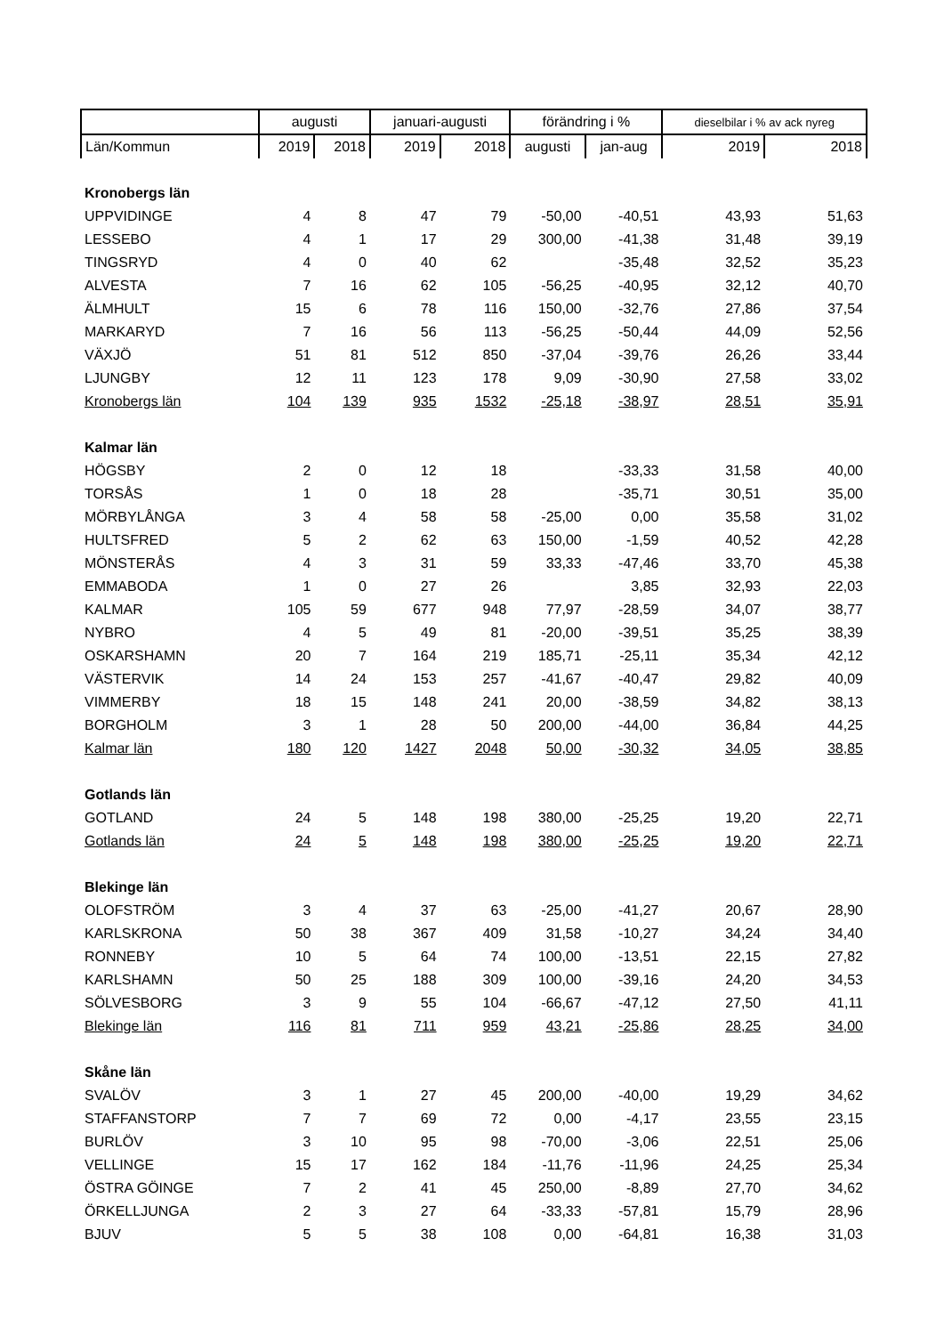| | augusti | | januari-augusti | | förändring i % | | dieselbilar i % av ack nyreg | |
| --- | --- | --- | --- | --- | --- | --- | --- | --- |
| Län/Kommun | 2019 | 2018 | 2019 | 2018 | augusti | jan-aug | 2019 | 2018 |
| Kronobergs län | | | | | | | | |
| UPPVIDINGE | 4 | 8 | 47 | 79 | -50,00 | -40,51 | 43,93 | 51,63 |
| LESSEBO | 4 | 1 | 17 | 29 | 300,00 | -41,38 | 31,48 | 39,19 |
| TINGSRYD | 4 | 0 | 40 | 62 | | -35,48 | 32,52 | 35,23 |
| ALVESTA | 7 | 16 | 62 | 105 | -56,25 | -40,95 | 32,12 | 40,70 |
| ÄLMHULT | 15 | 6 | 78 | 116 | 150,00 | -32,76 | 27,86 | 37,54 |
| MARKARYD | 7 | 16 | 56 | 113 | -56,25 | -50,44 | 44,09 | 52,56 |
| VÄXJÖ | 51 | 81 | 512 | 850 | -37,04 | -39,76 | 26,26 | 33,44 |
| LJUNGBY | 12 | 11 | 123 | 178 | 9,09 | -30,90 | 27,58 | 33,02 |
| Kronobergs län | 104 | 139 | 935 | 1532 | -25,18 | -38,97 | 28,51 | 35,91 |
| Kalmar län | | | | | | | | |
| HÖGSBY | 2 | 0 | 12 | 18 | | -33,33 | 31,58 | 40,00 |
| TORSÅS | 1 | 0 | 18 | 28 | | -35,71 | 30,51 | 35,00 |
| MÖRBYLÅNGA | 3 | 4 | 58 | 58 | -25,00 | 0,00 | 35,58 | 31,02 |
| HULTSFRED | 5 | 2 | 62 | 63 | 150,00 | -1,59 | 40,52 | 42,28 |
| MÖNSTERÅS | 4 | 3 | 31 | 59 | 33,33 | -47,46 | 33,70 | 45,38 |
| EMMABODA | 1 | 0 | 27 | 26 | | 3,85 | 32,93 | 22,03 |
| KALMAR | 105 | 59 | 677 | 948 | 77,97 | -28,59 | 34,07 | 38,77 |
| NYBRO | 4 | 5 | 49 | 81 | -20,00 | -39,51 | 35,25 | 38,39 |
| OSKARSHAMN | 20 | 7 | 164 | 219 | 185,71 | -25,11 | 35,34 | 42,12 |
| VÄSTERVIK | 14 | 24 | 153 | 257 | -41,67 | -40,47 | 29,82 | 40,09 |
| VIMMERBY | 18 | 15 | 148 | 241 | 20,00 | -38,59 | 34,82 | 38,13 |
| BORGHOLM | 3 | 1 | 28 | 50 | 200,00 | -44,00 | 36,84 | 44,25 |
| Kalmar län | 180 | 120 | 1427 | 2048 | 50,00 | -30,32 | 34,05 | 38,85 |
| Gotlands län | | | | | | | | |
| GOTLAND | 24 | 5 | 148 | 198 | 380,00 | -25,25 | 19,20 | 22,71 |
| Gotlands län | 24 | 5 | 148 | 198 | 380,00 | -25,25 | 19,20 | 22,71 |
| Blekinge län | | | | | | | | |
| OLOFSTRÖM | 3 | 4 | 37 | 63 | -25,00 | -41,27 | 20,67 | 28,90 |
| KARLSKRONA | 50 | 38 | 367 | 409 | 31,58 | -10,27 | 34,24 | 34,40 |
| RONNEBY | 10 | 5 | 64 | 74 | 100,00 | -13,51 | 22,15 | 27,82 |
| KARLSHAMN | 50 | 25 | 188 | 309 | 100,00 | -39,16 | 24,20 | 34,53 |
| SÖLVESBORG | 3 | 9 | 55 | 104 | -66,67 | -47,12 | 27,50 | 41,11 |
| Blekinge län | 116 | 81 | 711 | 959 | 43,21 | -25,86 | 28,25 | 34,00 |
| Skåne län | | | | | | | | |
| SVALÖV | 3 | 1 | 27 | 45 | 200,00 | -40,00 | 19,29 | 34,62 |
| STAFFANSTORP | 7 | 7 | 69 | 72 | 0,00 | -4,17 | 23,55 | 23,15 |
| BURLÖV | 3 | 10 | 95 | 98 | -70,00 | -3,06 | 22,51 | 25,06 |
| VELLINGE | 15 | 17 | 162 | 184 | -11,76 | -11,96 | 24,25 | 25,34 |
| ÖSTRA GÖINGE | 7 | 2 | 41 | 45 | 250,00 | -8,89 | 27,70 | 34,62 |
| ÖRKELLJUNGA | 2 | 3 | 27 | 64 | -33,33 | -57,81 | 15,79 | 28,96 |
| BJUV | 5 | 5 | 38 | 108 | 0,00 | -64,81 | 16,38 | 31,03 |